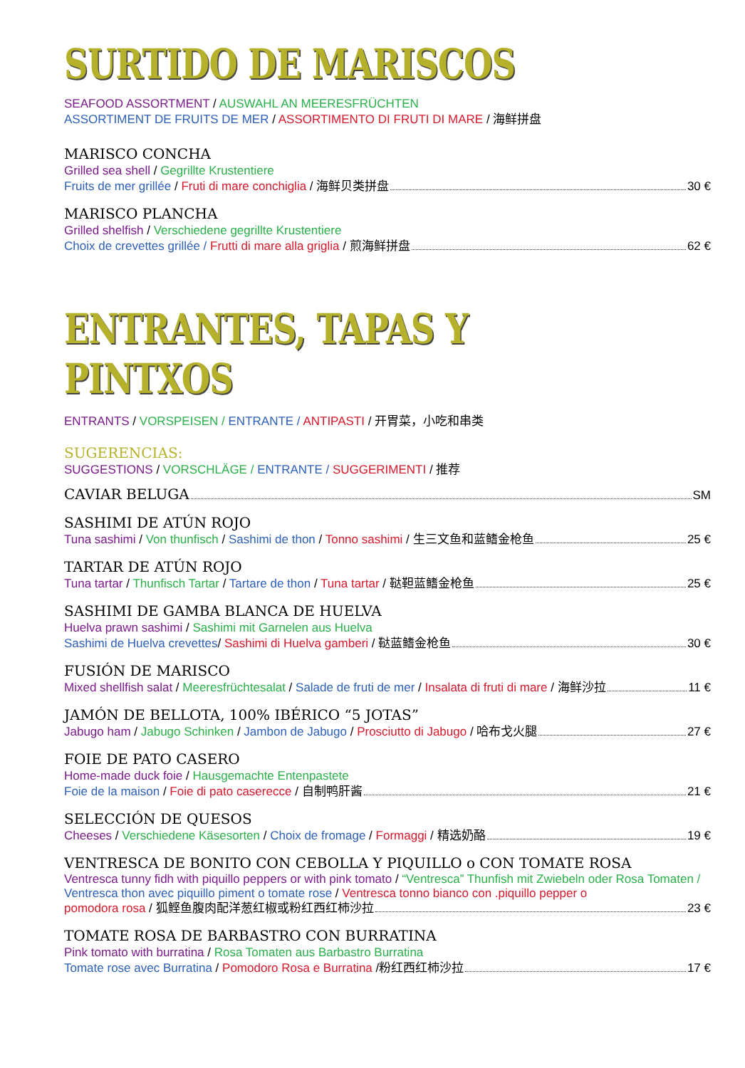SURTIDO DE MARISCOS
SEAFOOD ASSORTMENT / AUSWAHL AN MEERESFRÜCHTEN
ASSORTIMENT DE FRUITS DE MER / ASSORTIMENTO DI FRUTI DI MARE / 海鲜拼盘
MARISCO CONCHA
Grilled sea shell / Gegrillte Krustentiere
Fruits de mer grillée / Fruti di mare conchiglia / 海鲜贝类拼盘 30 €
MARISCO PLANCHA
Grilled shelfish / Verschiedene gegrillte Krustentiere
Choix de crevettes grillée / Frutti di mare alla griglia / 煎海鲜拼盘 62 €
ENTRANTES, TAPAS Y PINTXOS
ENTRANTS / VORSPEISEN / ENTRANTE / ANTIPASTI / 开胃菜，小吃和串类
SUGERENCIAS:
SUGGESTIONS / VORSCHLÄGE / ENTRANTE / SUGGERIMENTI / 推荐
CAVIAR BELUGA
SM
SASHIMI DE ATÚN ROJO
Tuna sashimi / Von thunfisch / Sashimi de thon / Tonno sashimi / 生三文鱼和蓝鳍金枪鱼 25 €
TARTAR DE ATÚN ROJO
Tuna tartar / Thunfisch Tartar / Tartare de thon / Tuna tartar / 鞑靼蓝鳍金枪鱼 25 €
SASHIMI DE GAMBA BLANCA DE HUELVA
Huelva prawn sashimi / Sashimi mit Garnelen aus Huelva
Sashimi de Huelva crevettes/ Sashimi di Huelva gamberi / 鞑蓝鳍金枪鱼 30 €
FUSIÓN DE MARISCO
Mixed shellfish salat / Meeresfrüchtesalat / Salade de fruti de mer / Insalata di fruti di mare / 海鲜沙拉 11 €
JAMÓN DE BELLOTA, 100% IBÉRICO “5 JOTAS”
Jabugo ham / Jabugo Schinken / Jambon de Jabugo / Prosciutto di Jabugo / 哈布戈火腿 27 €
FOIE DE PATO CASERO
Home-made duck foie / Hausgemachte Entenpastete
Foie de la maison / Foie di pato caserecce / 自制鸭肝酱 21 €
SELECCIÓN DE QUESOS
Cheeses / Verschiedene Käsesorten / Choix de fromage / Formaggi / 精选奶酪 19 €
VENTRESCA DE BONITO CON CEBOLLA Y PIQUILLO o CON TOMATE ROSA
Ventresca tunny fidh with piquillo peppers or with pink tomato / “Ventresca” Thunfish mit Zwiebeln oder Rosa Tomaten / Ventresca thon avec piquillo piment o tomate rose / Ventresca tonno bianco con .piquillo pepper o
pomodora rosa / 狐鲣鱼腹肉配洋葱红椒或粉红西红柿沙拉 23 €
TOMATE ROSA DE BARBASTRO CON BURRATINA
Pink tomato with burratina / Rosa Tomaten aus Barbastro Burratina
Tomate rose avec Burratina / Pomodoro Rosa e Burratina /粉红西红柿沙拉 17 €